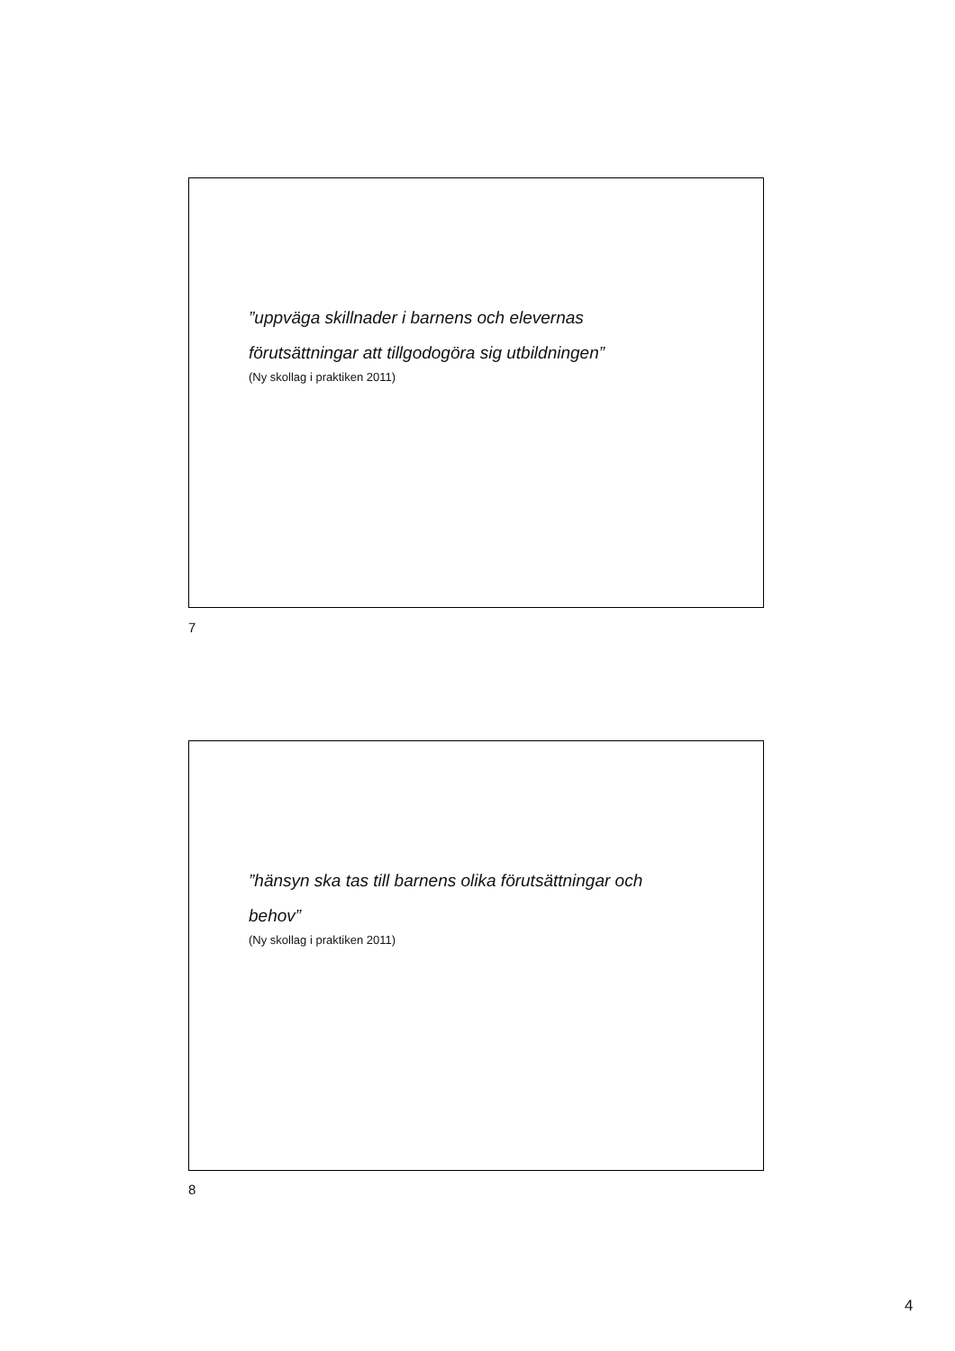”uppväga skillnader i barnens och elevernas
förutsättningar att tillgodogöra sig utbildningen”
(Ny skollag i praktiken 2011)
7
”hänsyn ska tas till barnens olika förutsättningar och
behov”
(Ny skollag i praktiken 2011)
8
4